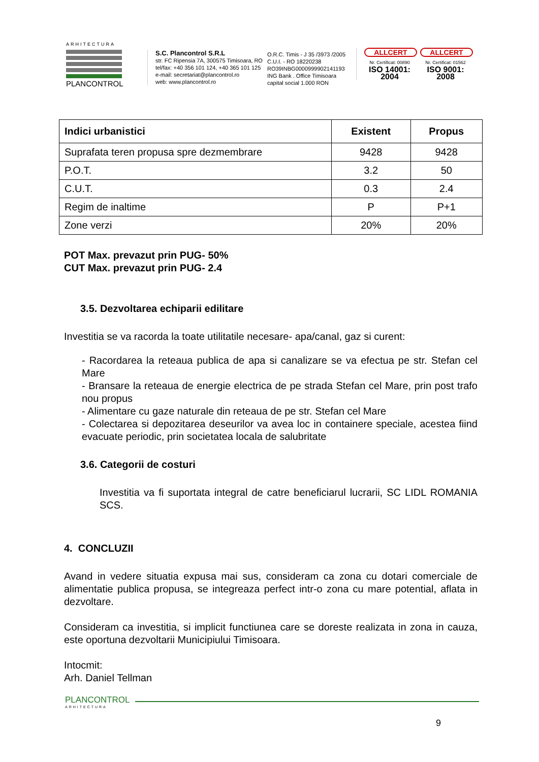ARHITECTURA
PLANCONTROL
S.C. Plancontrol S.R.L
str. FC Ripensia 7A, 300575 Timisoara, RO
tel/fax: +40 356 101 124, +40 365 101 125
e-mail: secretariat@plancontrol.ro
web: www.plancontrol.ro
O.R.C. Timis - J 35 /3973 /2005
C.U.I. - RO 18220238
RO39INBG0000999902141193
ING Bank . Office Timisoara
capital social 1.000 RON
ALLCERT
Nr. Certificat: 00890
ISO 14001: 2004
ALLCERT
Nr. Certificat: 01562
ISO 9001: 2008
| Indici urbanistici | Existent | Propus |
| --- | --- | --- |
| Suprafata teren propusa spre dezmembrare | 9428 | 9428 |
| P.O.T. | 3.2 | 50 |
| C.U.T. | 0.3 | 2.4 |
| Regim de inaltime | P | P+1 |
| Zone verzi | 20% | 20% |
POT Max. prevazut prin PUG- 50%
CUT Max. prevazut prin PUG- 2.4
3.5. Dezvoltarea echiparii edilitare
Investitia se va racorda la toate utilitatile necesare- apa/canal, gaz si curent:
- Racordarea la reteaua publica de apa si canalizare se va efectua pe str. Stefan cel Mare
- Bransare la reteaua de energie electrica de pe strada Stefan cel Mare, prin post trafo nou propus
- Alimentare cu gaze naturale din reteaua de pe str. Stefan cel Mare
- Colectarea si depozitarea deseurilor va avea loc in containere speciale, acestea fiind evacuate periodic, prin societatea locala de salubritate
3.6. Categorii de costuri
Investitia va fi suportata integral de catre beneficiarul lucrarii, SC LIDL ROMANIA SCS.
4. CONCLUZII
Avand in vedere situatia expusa mai sus, consideram ca zona cu dotari comerciale de alimentatie publica propusa, se integreaza perfect intr-o zona cu mare potential, aflata in dezvoltare.
Consideram ca investitia, si implicit functiunea care se doreste realizata in zona in cauza, este oportuna dezvoltarii Municipiului Timisoara.
Intocmit:
Arh. Daniel Tellman
PLANCONTROL
ARHITECTURA
9